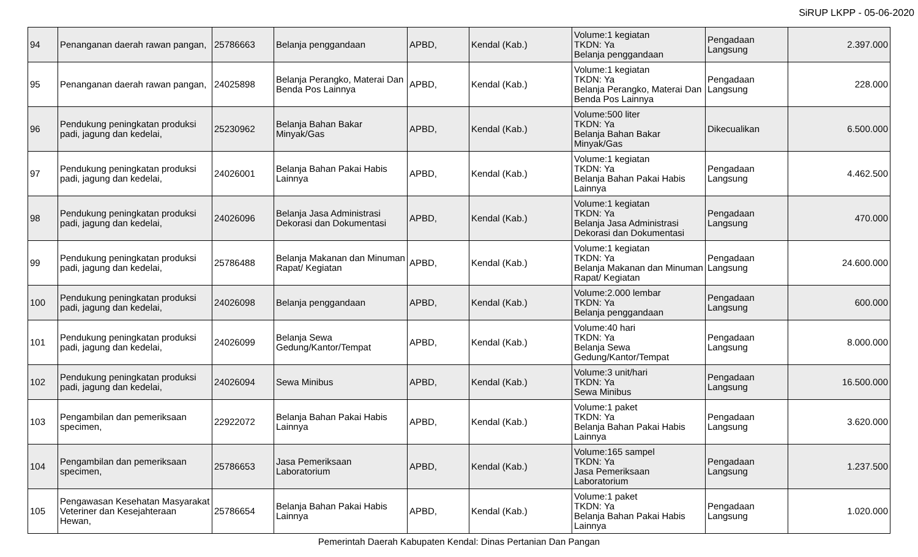SiRUP LKPP - 05-06-2020
| 94 | Penanganan daerah rawan pangan, | 25786663 | Belanja penggandaan | APBD, | Kendal (Kab.) | Volume:1 kegiatan TKDN: Ya Belanja penggandaan | Pengadaan Langsung | 2.397.000 |
| 95 | Penanganan daerah rawan pangan, | 24025898 | Belanja Perangko, Materai Dan Benda Pos Lainnya | APBD, | Kendal (Kab.) | Volume:1 kegiatan TKDN: Ya Belanja Perangko, Materai Dan Benda Pos Lainnya | Pengadaan Langsung | 228.000 |
| 96 | Pendukung peningkatan produksi padi, jagung dan kedelai, | 25230962 | Belanja Bahan Bakar Minyak/Gas | APBD, | Kendal (Kab.) | Volume:500 liter TKDN: Ya Belanja Bahan Bakar Minyak/Gas | Dikecualikan | 6.500.000 |
| 97 | Pendukung peningkatan produksi padi, jagung dan kedelai, | 24026001 | Belanja Bahan Pakai Habis Lainnya | APBD, | Kendal (Kab.) | Volume:1 kegiatan TKDN: Ya Belanja Bahan Pakai Habis Lainnya | Pengadaan Langsung | 4.462.500 |
| 98 | Pendukung peningkatan produksi padi, jagung dan kedelai, | 24026096 | Belanja Jasa Administrasi Dekorasi dan Dokumentasi | APBD, | Kendal (Kab.) | Volume:1 kegiatan TKDN: Ya Belanja Jasa Administrasi Dekorasi dan Dokumentasi | Pengadaan Langsung | 470.000 |
| 99 | Pendukung peningkatan produksi padi, jagung dan kedelai, | 25786488 | Belanja Makanan dan Minuman Rapat/ Kegiatan | APBD, | Kendal (Kab.) | Volume:1 kegiatan TKDN: Ya Belanja Makanan dan Minuman Rapat/ Kegiatan | Pengadaan Langsung | 24.600.000 |
| 100 | Pendukung peningkatan produksi padi, jagung dan kedelai, | 24026098 | Belanja penggandaan | APBD, | Kendal (Kab.) | Volume:2.000 lembar TKDN: Ya Belanja penggandaan | Pengadaan Langsung | 600.000 |
| 101 | Pendukung peningkatan produksi padi, jagung dan kedelai, | 24026099 | Belanja Sewa Gedung/Kantor/Tempat | APBD, | Kendal (Kab.) | Volume:40 hari TKDN: Ya Belanja Sewa Gedung/Kantor/Tempat | Pengadaan Langsung | 8.000.000 |
| 102 | Pendukung peningkatan produksi padi, jagung dan kedelai, | 24026094 | Sewa Minibus | APBD, | Kendal (Kab.) | Volume:3 unit/hari TKDN: Ya Sewa Minibus | Pengadaan Langsung | 16.500.000 |
| 103 | Pengambilan dan pemeriksaan specimen, | 22922072 | Belanja Bahan Pakai Habis Lainnya | APBD, | Kendal (Kab.) | Volume:1 paket TKDN: Ya Belanja Bahan Pakai Habis Lainnya | Pengadaan Langsung | 3.620.000 |
| 104 | Pengambilan dan pemeriksaan specimen, | 25786653 | Jasa Pemeriksaan Laboratorium | APBD, | Kendal (Kab.) | Volume:165 sampel TKDN: Ya Jasa Pemeriksaan Laboratorium | Pengadaan Langsung | 1.237.500 |
| 105 | Pengawasan Kesehatan Masyarakat Veteriner dan Kesejahteraan Hewan, | 25786654 | Belanja Bahan Pakai Habis Lainnya | APBD, | Kendal (Kab.) | Volume:1 paket TKDN: Ya Belanja Bahan Pakai Habis Lainnya | Pengadaan Langsung | 1.020.000 |
Pemerintah Daerah Kabupaten Kendal: Dinas Pertanian Dan Pangan